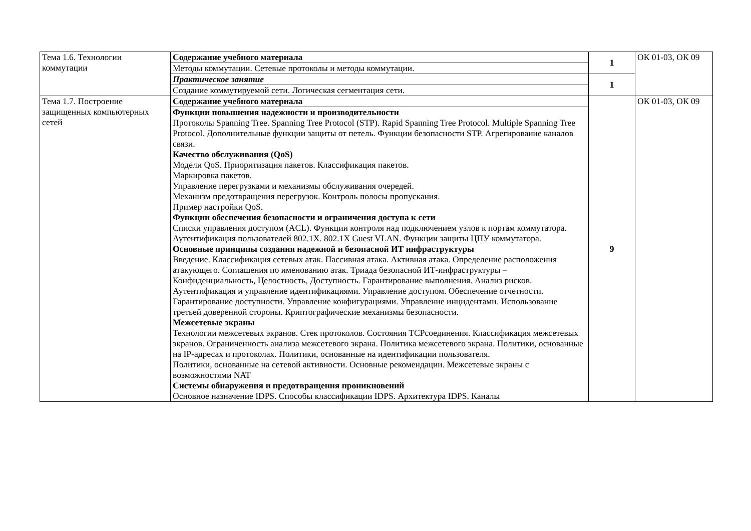| Тема 1.6. Технологии коммутации | Содержание учебного материала | 1 | ОК 01-03, ОК 09 |
| | Методы коммутации. Сетевые протоколы и методы коммутации. | | |
| | Практическое занятие | 1 | |
| | Создание коммутируемой сети. Логическая сегментация сети. | | |
| Тема 1.7. Построение защищенных компьютерных сетей | Содержание учебного материала | 9 | ОК 01-03, ОК 09 |
| | Функции повышения надежности и производительности Протоколы Spanning Tree. Spanning Tree Protocol (STP). Rapid Spanning Tree Protocol. Multiple Spanning Tree Protocol. Дополнительные функции защиты от петель. Функции безопасности STP. Агрегирование каналов связи. Качество обслуживания (QoS) Модели QoS. Приоритизация пакетов. Классификация пакетов. Маркировка пакетов. Управление перегрузками и механизмы обслуживания очередей. Механизм предотвращения перегрузок. Контроль полосы пропускания. Пример настройки QoS. Функции обеспечения безопасности и ограничения доступа к сети Списки управления доступом (ACL). Функции контроля над подключением узлов к портам коммутатора. Аутентификация пользователей 802.1X. 802.1X Guest VLAN. Функции защиты ЦПУ коммутатора. Основные принципы создания надежной и безопасной ИТ инфраструктуры Введение. Классификация сетевых атак. Пассивная атака. Активная атака. Определение расположения атакующего. Соглашения по именованию атак. Триада безопасной ИТ-инфраструктуры – Конфиденциальность, Целостность, Доступность. Гарантирование выполнения. Анализ рисков. Аутентификация и управление идентификациями. Управление доступом. Обеспечение отчетности. Гарантирование доступности. Управление конфигурациями. Управление инцидентами. Использование третьей доверенной стороны. Криптографические механизмы безопасности. Межсетевые экраны Технологии межсетевых экранов. Стек протоколов. Состояния TCPсоединения. Классификация межсетевых экранов. Ограниченность анализа межсетевого экрана. Политика межсетевого экрана. Политики, основанные на IP-адресах и протоколах. Политики, основанные на идентификации пользователя. Политики, основанные на сетевой активности. Основные рекомендации. Межсетевые экраны с возможностями NAT Системы обнаружения и предотвращения проникновений Основное назначение IDPS. Способы классификации IDPS. Архитектура IDPS. Каналы | | |